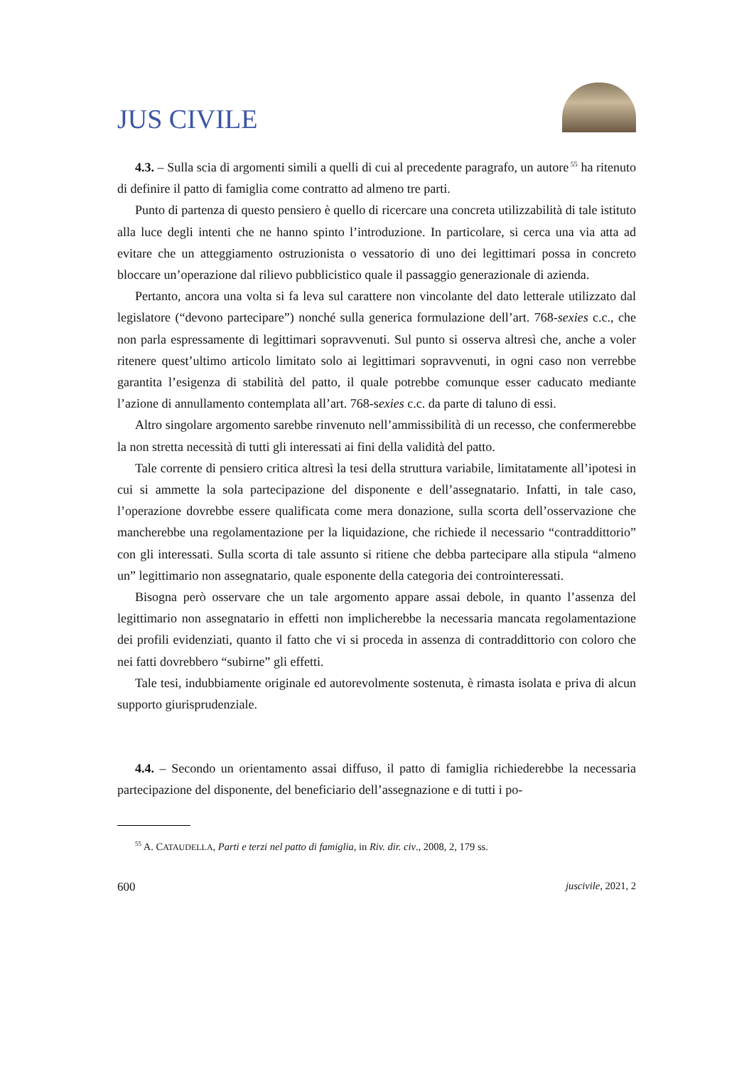JUS CIVILE
4.3. – Sulla scia di argomenti simili a quelli di cui al precedente paragrafo, un autore<sup>55</sup> ha ritenuto di definire il patto di famiglia come contratto ad almeno tre parti.
Punto di partenza di questo pensiero è quello di ricercare una concreta utilizzabilità di tale istituto alla luce degli intenti che ne hanno spinto l’introduzione. In particolare, si cerca una via atta ad evitare che un atteggiamento ostruzionista o vessatorio di uno dei legittimari possa in concreto bloccare un’operazione dal rilievo pubblicistico quale il passaggio generazionale di azienda.
Pertanto, ancora una volta si fa leva sul carattere non vincolante del dato letterale utilizzato dal legislatore (“devono partecipare”) nonché sulla generica formulazione dell’art. 768-sexies c.c., che non parla espressamente di legittimari sopravvenuti. Sul punto si osserva altresì che, anche a voler ritenere quest’ultimo articolo limitato solo ai legittimari sopravvenuti, in ogni caso non verrebbe garantita l’esigenza di stabilità del patto, il quale potrebbe comunque esser caducato mediante l’azione di annullamento contemplata all’art. 768-sexies c.c. da parte di taluno di essi.
Altro singolare argomento sarebbe rinvenuto nell’ammissibilità di un recesso, che confermerebbe la non stretta necessità di tutti gli interessati ai fini della validità del patto.
Tale corrente di pensiero critica altresì la tesi della struttura variabile, limitatamente all’ipotesi in cui si ammette la sola partecipazione del disponente e dell’assegnatario. Infatti, in tale caso, l’operazione dovrebbe essere qualificata come mera donazione, sulla scorta dell’osservazione che mancherebbe una regolamentazione per la liquidazione, che richiede il necessario “contraddittorio” con gli interessati. Sulla scorta di tale assunto si ritiene che debba partecipare alla stipula “almeno un” legittimario non assegnatario, quale esponente della categoria dei controinteressati.
Bisogna però osservare che un tale argomento appare assai debole, in quanto l’assenza del legittimario non assegnatario in effetti non implicherebbe la necessaria mancata regolamentazione dei profili evidenziati, quanto il fatto che vi si proceda in assenza di contraddittorio con coloro che nei fatti dovrebbero “subirne” gli effetti.
Tale tesi, indubbiamente originale ed autorevolmente sostenuta, è rimasta isolata e priva di alcun supporto giurisprudenziale.
4.4. – Secondo un orientamento assai diffuso, il patto di famiglia richiederebbe la necessaria partecipazione del disponente, del beneficiario dell’assegnazione e di tutti i po-
<sup>55</sup> A. CATAUDELLA, Parti e terzi nel patto di famiglia, in Riv. dir. civ., 2008, 2, 179 ss.
600 juscivile, 2021, 2